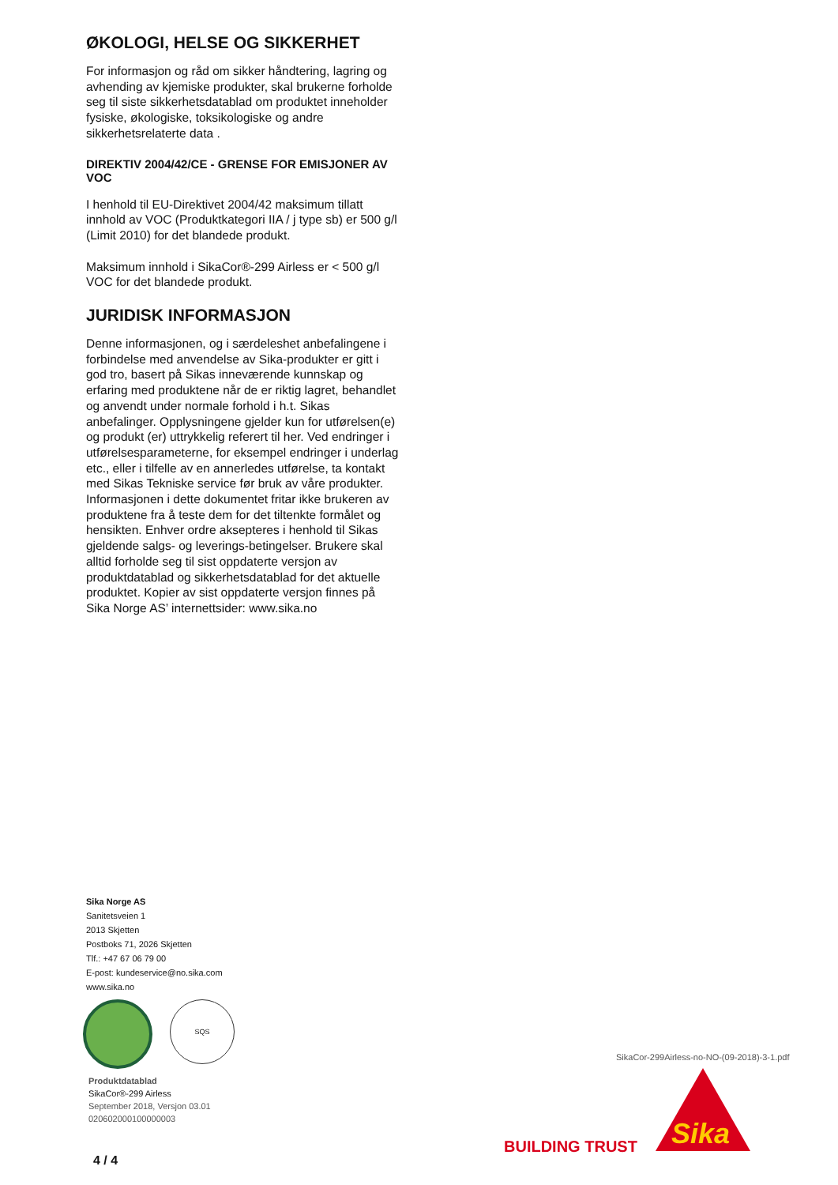ØKOLOGI, HELSE OG SIKKERHET
For informasjon og råd om sikker håndtering, lagring og avhending av kjemiske produkter, skal brukerne forholde seg til siste sikkerhetsdatablad om produktet inneholder fysiske, økologiske, toksikologiske og andre sikkerhetsrelaterte data .
DIREKTIV 2004/42/CE - GRENSE FOR EMISJONER AV VOC
I henhold til EU-Direktivet 2004/42 maksimum tillatt innhold av VOC (Produktkategori IIA / j type sb) er 500 g/l (Limit 2010) for det blandede produkt.
Maksimum innhold i SikaCor®-299 Airless er < 500 g/l VOC for det blandede produkt.
JURIDISK INFORMASJON
Denne informasjonen, og i særdeleshet anbefalingene i forbindelse med anvendelse av Sika-produkter er gitt i god tro, basert på Sikas inneværende kunnskap og erfaring med produktene når de er riktig lagret, behandlet og anvendt under normale forhold i h.t. Sikas anbefalinger. Opplysningene gjelder kun for utførelsen(e) og produkt (er) uttrykkelig referert til her. Ved endringer i utførelsesparameterne, for eksempel endringer i underlag etc., eller i tilfelle av en annerledes utførelse, ta kontakt med Sikas Tekniske service før bruk av våre produkter. Informasjonen i dette dokumentet fritar ikke brukeren av produktene fra å teste dem for det tiltenkte formålet og hensikten. Enhver ordre aksepteres i henhold til Sikas gjeldende salgs- og leverings-betingelser. Brukere skal alltid forholde seg til sist oppdaterte versjon av produktdatablad og sikkerhetsdatablad for det aktuelle produktet. Kopier av sist oppdaterte versjon finnes på Sika Norge AS’ internettsider: www.sika.no
Sika Norge AS
Sanitetsveien 1
2013 Skjetten
Postboks 71, 2026 Skjetten
Tlf.: +47 67 06 79 00
E-post: kundeservice@no.sika.com
www.sika.no
SQS
Produktdatablad
SikaCor®-299 Airless
September 2018, Versjon 03.01
020602000100000003
SikaCor-299Airless-no-NO-(09-2018)-3-1.pdf
BUILDING TRUST
Sika
4 / 4